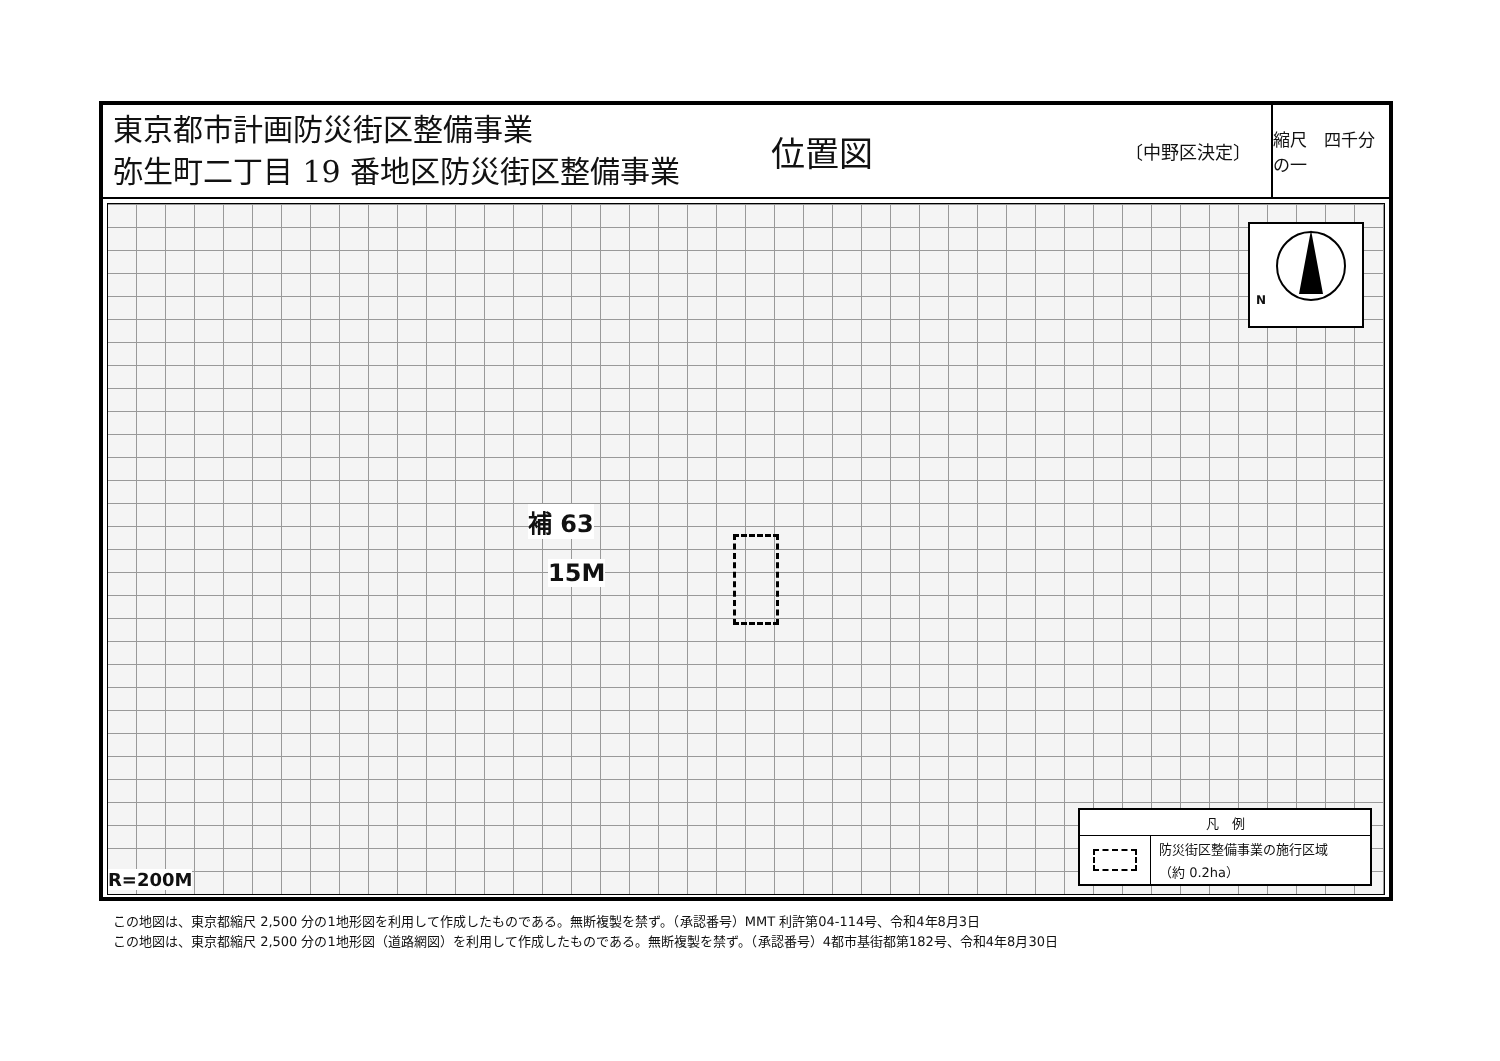東京都市計画防災街区整備事業
弥生町二丁目 19 番地区防災街区整備事業
位置図 〔中野区決定〕 縮尺　四千分の一
N
補 63
15M
R=200M
凡　例
防災街区整備事業の施行区域
（約 0.2ha）
この地図は、東京都縮尺 2,500 分の1地形図を利用して作成したものである。無断複製を禁ず。（承認番号）MMT 利許第04-114号、令和4年8月3日
この地図は、東京都縮尺 2,500 分の1地形図（道路網図）を利用して作成したものである。無断複製を禁ず。（承認番号）4都市基街都第182号、令和4年8月30日